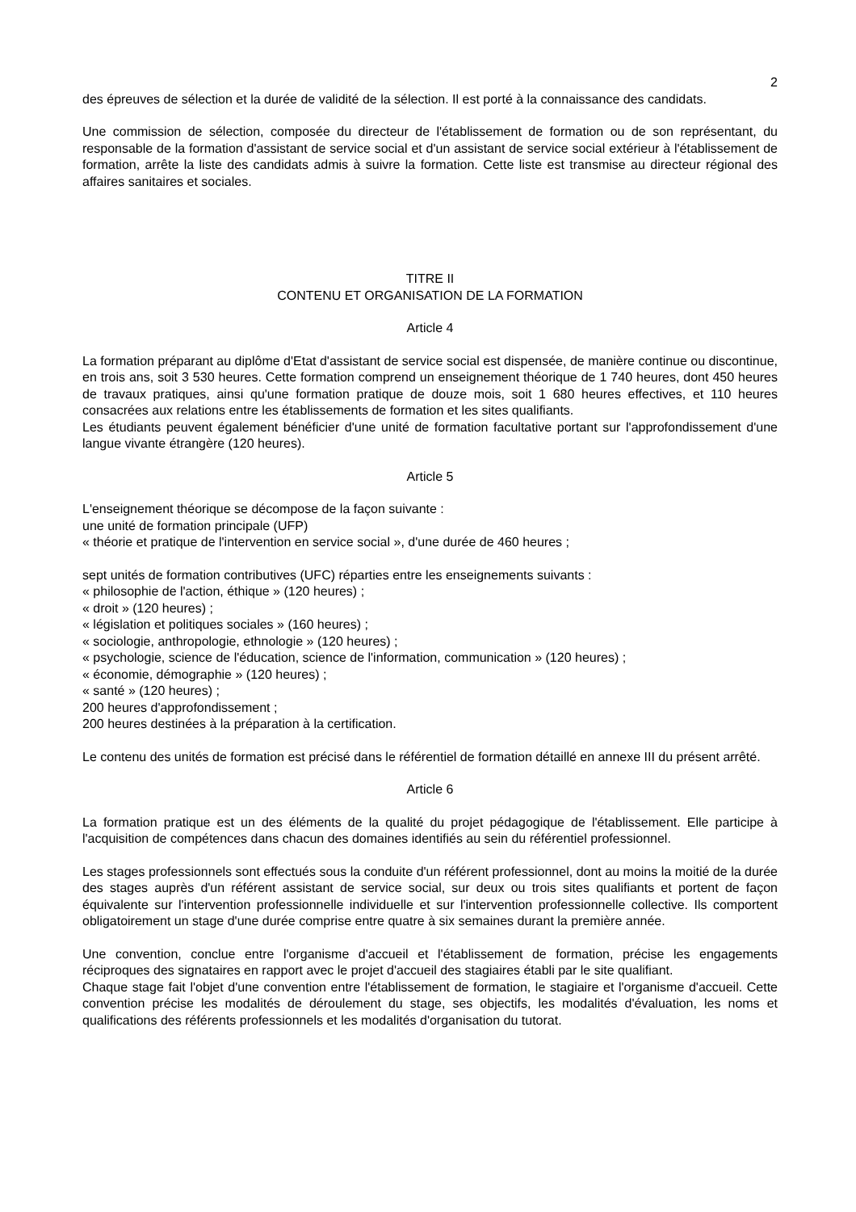2
des épreuves de sélection et la durée de validité de la sélection. Il est porté à la connaissance des candidats.
Une commission de sélection, composée du directeur de l'établissement de formation ou de son représentant, du responsable de la formation d'assistant de service social et d'un assistant de service social extérieur à l'établissement de formation, arrête la liste des candidats admis à suivre la formation. Cette liste est transmise au directeur régional des affaires sanitaires et sociales.
TITRE II
CONTENU ET ORGANISATION DE LA FORMATION
Article 4
La formation préparant au diplôme d'Etat d'assistant de service social est dispensée, de manière continue ou discontinue, en trois ans, soit 3 530 heures. Cette formation comprend un enseignement théorique de 1 740 heures, dont 450 heures de travaux pratiques, ainsi qu'une formation pratique de douze mois, soit 1 680 heures effectives, et 110 heures consacrées aux relations entre les établissements de formation et les sites qualifiants.
Les étudiants peuvent également bénéficier d'une unité de formation facultative portant sur l'approfondissement d'une langue vivante étrangère (120 heures).
Article 5
L'enseignement théorique se décompose de la façon suivante :
une unité de formation principale (UFP)
« théorie et pratique de l'intervention en service social », d'une durée de 460 heures ;
sept unités de formation contributives (UFC) réparties entre les enseignements suivants :
« philosophie de l'action, éthique » (120 heures) ;
« droit » (120 heures) ;
« législation et politiques sociales » (160 heures) ;
« sociologie, anthropologie, ethnologie » (120 heures) ;
« psychologie, science de l'éducation, science de l'information, communication » (120 heures) ;
« économie, démographie » (120 heures) ;
« santé » (120 heures) ;
200 heures d'approfondissement ;
200 heures destinées à la préparation à la certification.
Le contenu des unités de formation est précisé dans le référentiel de formation détaillé en annexe III du présent arrêté.
Article 6
La formation pratique est un des éléments de la qualité du projet pédagogique de l'établissement. Elle participe à l'acquisition de compétences dans chacun des domaines identifiés au sein du référentiel professionnel.
Les stages professionnels sont effectués sous la conduite d'un référent professionnel, dont au moins la moitié de la durée des stages auprès d'un référent assistant de service social, sur deux ou trois sites qualifiants et portent de façon équivalente sur l'intervention professionnelle individuelle et sur l'intervention professionnelle collective. Ils comportent obligatoirement un stage d'une durée comprise entre quatre à six semaines durant la première année.
Une convention, conclue entre l'organisme d'accueil et l'établissement de formation, précise les engagements réciproques des signataires en rapport avec le projet d'accueil des stagiaires établi par le site qualifiant.
Chaque stage fait l'objet d'une convention entre l'établissement de formation, le stagiaire et l'organisme d'accueil. Cette convention précise les modalités de déroulement du stage, ses objectifs, les modalités d'évaluation, les noms et qualifications des référents professionnels et les modalités d'organisation du tutorat.